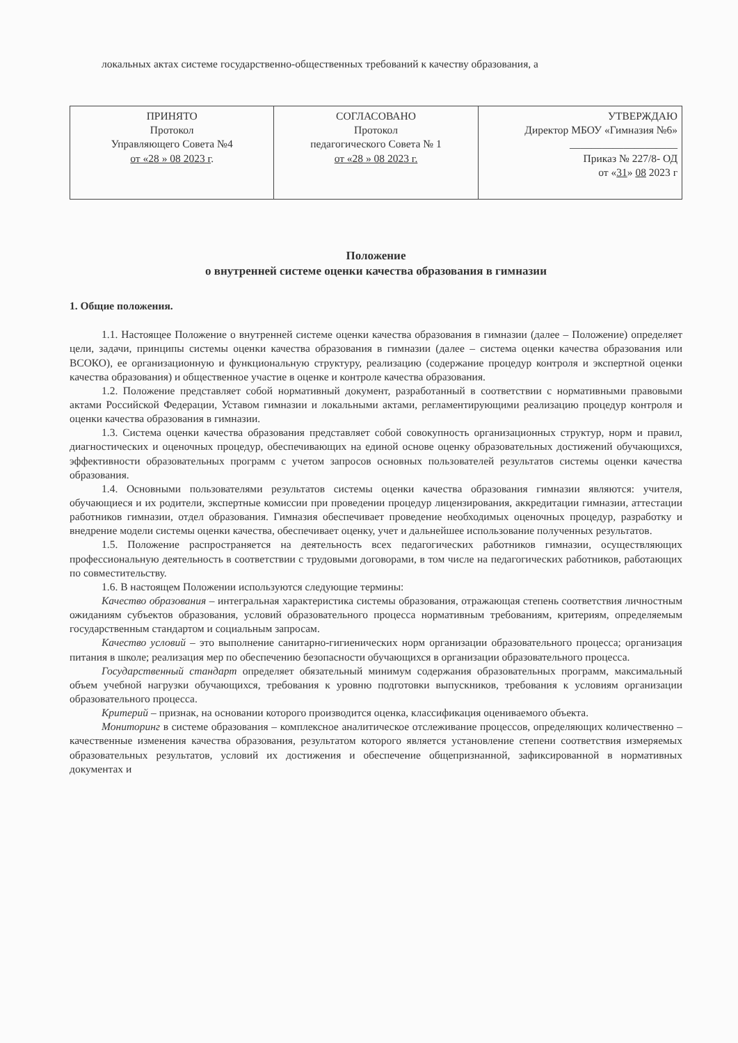локальных актах системе государственно-общественных требований к качеству образования, а
| ПРИНЯТО Протокол Управляющего Совета №4 от «28 » 08 2023 г . | СОГЛАСОВАНО Протокол педагогического Совета № 1 от «28 » 08 2023 г. | УТВЕРЖДАЮ Директор МБОУ «Гимназия №6» ____________________ Приказ № 227/8- ОД от « 31 » 08 2023 г |
Положение
о внутренней системе оценки качества образования в гимназии
1. Общие положения.
1.1. Настоящее Положение о внутренней системе оценки качества образования в гимназии (далее – Положение) определяет цели, задачи, принципы системы оценки качества образования в гимназии (далее – система оценки качества образования или ВСОКО), ее организационную и функциональную структуру, реализацию (содержание процедур контроля и экспертной оценки качества образования) и общественное участие в оценке и контроле качества образования.
1.2. Положение представляет собой нормативный документ, разработанный в соответствии с нормативными правовыми актами Российской Федерации, Уставом гимназии и локальными актами, регламентирующими реализацию процедур контроля и оценки качества образования в гимназии.
1.3. Система оценки качества образования представляет собой совокупность организационных структур, норм и правил, диагностических и оценочных процедур, обеспечивающих на единой основе оценку образовательных достижений обучающихся, эффективности образовательных программ с учетом запросов основных пользователей результатов системы оценки качества образования.
1.4. Основными пользователями результатов системы оценки качества образования гимназии являются: учителя, обучающиеся и их родители, экспертные комиссии при проведении процедур лицензирования, аккредитации гимназии, аттестации работников гимназии, отдел образования. Гимназия обеспечивает проведение необходимых оценочных процедур, разработку и внедрение модели системы оценки качества, обеспечивает оценку, учет и дальнейшее использование полученных результатов.
1.5. Положение распространяется на деятельность всех педагогических работников гимназии, осуществляющих профессиональную деятельность в соответствии с трудовыми договорами, в том числе на педагогических работников, работающих по совместительству.
1.6. В настоящем Положении используются следующие термины:
Качество образования – интегральная характеристика системы образования, отражающая степень соответствия личностным ожиданиям субъектов образования, условий образовательного процесса нормативным требованиям, критериям, определяемым государственным стандартом и социальным запросам.
Качество условий – это выполнение санитарно-гигиенических норм организации образовательного процесса; организация питания в школе; реализация мер по обеспечению безопасности обучающихся в организации образовательного процесса.
Государственный стандарт определяет обязательный минимум содержания образовательных программ, максимальный объем учебной нагрузки обучающихся, требования к уровню подготовки выпускников, требования к условиям организации образовательного процесса.
Критерий – признак, на основании которого производится оценка, классификация оцениваемого объекта.
Мониторинг в системе образования – комплексное аналитическое отслеживание процессов, определяющих количественно – качественные изменения качества образования, результатом которого является установление степени соответствия измеряемых образовательных результатов, условий их достижения и обеспечение общепризнанной, зафиксированной в нормативных документах и